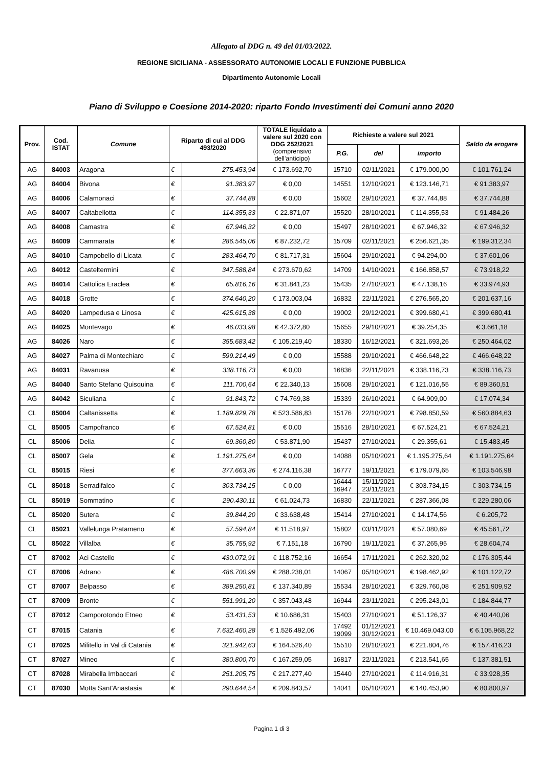Allegato al DDG n. 49 del 01/03/2022.
REGIONE SICILIANA - ASSESSORATO AUTONOMIE LOCALI E FUNZIONE PUBBLICA
Dipartimento Autonomie Locali
Piano di Sviluppo e Coesione 2014-2020: riparto Fondo Investimenti dei Comuni anno 2020
| Prov. | Cod. ISTAT | Comune | Riparto di cui al DDG 493/2020 | | TOTALE liquidato a valere sul 2020 con DDG 252/2021 (comprensivo dell'anticipo) | Richieste a valere sul 2021 | | | Saldo da erogare |
| --- | --- | --- | --- | --- | --- | --- | --- | --- | --- |
| | | | | | | P.G. | del | importo | |
| AG | 84003 | Aragona | € | 275.453,94 | € 173.692,70 | 15710 | 02/11/2021 | € 179.000,00 | € 101.761,24 |
| AG | 84004 | Bivona | € | 91.383,97 | € 0,00 | 14551 | 12/10/2021 | € 123.146,71 | € 91.383,97 |
| AG | 84006 | Calamonaci | € | 37.744,88 | € 0,00 | 15602 | 29/10/2021 | € 37.744,88 | € 37.744,88 |
| AG | 84007 | Caltabellotta | € | 114.355,33 | € 22.871,07 | 15520 | 28/10/2021 | € 114.355,53 | € 91.484,26 |
| AG | 84008 | Camastra | € | 67.946,32 | € 0,00 | 15497 | 28/10/2021 | € 67.946,32 | € 67.946,32 |
| AG | 84009 | Cammarata | € | 286.545,06 | € 87.232,72 | 15709 | 02/11/2021 | € 256.621,35 | € 199.312,34 |
| AG | 84010 | Campobello di Licata | € | 283.464,70 | € 81.717,31 | 15604 | 29/10/2021 | € 94.294,00 | € 37.601,06 |
| AG | 84012 | Casteltermini | € | 347.588,84 | € 273.670,62 | 14709 | 14/10/2021 | € 166.858,57 | € 73.918,22 |
| AG | 84014 | Cattolica Eraclea | € | 65.816,16 | € 31.841,23 | 15435 | 27/10/2021 | € 47.138,16 | € 33.974,93 |
| AG | 84018 | Grotte | € | 374.640,20 | € 173.003,04 | 16832 | 22/11/2021 | € 276.565,20 | € 201.637,16 |
| AG | 84020 | Lampedusa e Linosa | € | 425.615,38 | € 0,00 | 19002 | 29/12/2021 | € 399.680,41 | € 399.680,41 |
| AG | 84025 | Montevago | € | 46.033,98 | € 42.372,80 | 15655 | 29/10/2021 | € 39.254,35 | € 3.661,18 |
| AG | 84026 | Naro | € | 355.683,42 | € 105.219,40 | 18330 | 16/12/2021 | € 321.693,26 | € 250.464,02 |
| AG | 84027 | Palma di Montechiaro | € | 599.214,49 | € 0,00 | 15588 | 29/10/2021 | € 466.648,22 | € 466.648,22 |
| AG | 84031 | Ravanusa | € | 338.116,73 | € 0,00 | 16836 | 22/11/2021 | € 338.116,73 | € 338.116,73 |
| AG | 84040 | Santo Stefano Quisquina | € | 111.700,64 | € 22.340,13 | 15608 | 29/10/2021 | € 121.016,55 | € 89.360,51 |
| AG | 84042 | Siculiana | € | 91.843,72 | € 74.769,38 | 15339 | 26/10/2021 | € 64.909,00 | € 17.074,34 |
| CL | 85004 | Caltanissetta | € | 1.189.829,78 | € 523.586,83 | 15176 | 22/10/2021 | € 798.850,59 | € 560.884,63 |
| CL | 85005 | Campofranco | € | 67.524,81 | € 0,00 | 15516 | 28/10/2021 | € 67.524,21 | € 67.524,21 |
| CL | 85006 | Delia | € | 69.360,80 | € 53.871,90 | 15437 | 27/10/2021 | € 29.355,61 | € 15.483,45 |
| CL | 85007 | Gela | € | 1.191.275,64 | € 0,00 | 14088 | 05/10/2021 | € 1.195.275,64 | € 1.191.275,64 |
| CL | 85015 | Riesi | € | 377.663,36 | € 274.116,38 | 16777 | 19/11/2021 | € 179.079,65 | € 103.546,98 |
| CL | 85018 | Serradifalco | € | 303.734,15 | € 0,00 | 16444 16947 | 15/11/2021 23/11/2021 | € 303.734,15 | € 303.734,15 |
| CL | 85019 | Sommatino | € | 290.430,11 | € 61.024,73 | 16830 | 22/11/2021 | € 287.366,08 | € 229.280,06 |
| CL | 85020 | Sutera | € | 39.844,20 | € 33.638,48 | 15414 | 27/10/2021 | € 14.174,56 | € 6.205,72 |
| CL | 85021 | Vallelunga Pratameno | € | 57.594,84 | € 11.518,97 | 15802 | 03/11/2021 | € 57.080,69 | € 45.561,72 |
| CL | 85022 | Villalba | € | 35.755,92 | € 7.151,18 | 16790 | 19/11/2021 | € 37.265,95 | € 28.604,74 |
| CT | 87002 | Aci Castello | € | 430.072,91 | € 118.752,16 | 16654 | 17/11/2021 | € 262.320,02 | € 176.305,44 |
| CT | 87006 | Adrano | € | 486.700,99 | € 288.238,01 | 14067 | 05/10/2021 | € 198.462,92 | € 101.122,72 |
| CT | 87007 | Belpasso | € | 389.250,81 | € 137.340,89 | 15534 | 28/10/2021 | € 329.760,08 | € 251.909,92 |
| CT | 87009 | Bronte | € | 551.991,20 | € 357.043,48 | 16944 | 23/11/2021 | € 295.243,01 | € 184.844,77 |
| CT | 87012 | Camporotondo Etneo | € | 53.431,53 | € 10.686,31 | 15403 | 27/10/2021 | € 51.126,37 | € 40.440,06 |
| CT | 87015 | Catania | € | 7.632.460,28 | € 1.526.492,06 | 17492 19099 | 01/12/2021 30/12/2021 | € 10.469.043,00 | € 6.105.968,22 |
| CT | 87025 | Militello in Val di Catania | € | 321.942,63 | € 164.526,40 | 15510 | 28/10/2021 | € 221.804,76 | € 157.416,23 |
| CT | 87027 | Mineo | € | 380.800,70 | € 167.259,05 | 16817 | 22/11/2021 | € 213.541,65 | € 137.381,51 |
| CT | 87028 | Mirabella Imbaccari | € | 251.205,75 | € 217.277,40 | 15440 | 27/10/2021 | € 114.916,31 | € 33.928,35 |
| CT | 87030 | Motta Sant'Anastasia | € | 290.644,54 | € 209.843,57 | 14041 | 05/10/2021 | € 140.453,90 | € 80.800,97 |
Pagina 1 di 3